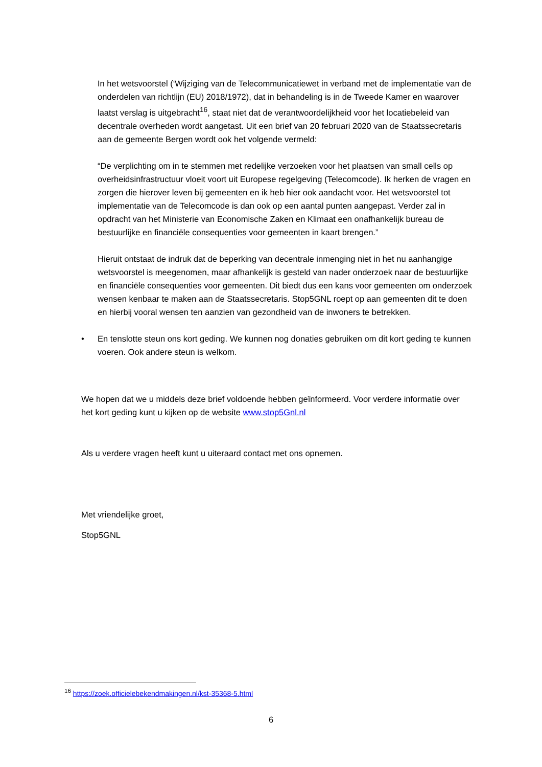In het wetsvoorstel (‘Wijziging van de Telecommunicatiewet in verband met de implementatie van de onderdelen van richtlijn (EU) 2018/1972), dat in behandeling is in de Tweede Kamer en waarover laatst verslag is uitgebracht<sup>16</sup>, staat niet dat de verantwoordelijkheid voor het locatiebeleid van decentrale overheden wordt aangetast. Uit een brief van 20 februari 2020 van de Staatssecretaris aan de gemeente Bergen wordt ook het volgende vermeld:
“De verplichting om in te stemmen met redelijke verzoeken voor het plaatsen van small cells op overheidsinfrastructuur vloeit voort uit Europese regelgeving (Telecomcode). Ik herken de vragen en zorgen die hierover leven bij gemeenten en ik heb hier ook aandacht voor. Het wetsvoorstel tot implementatie van de Telecomcode is dan ook op een aantal punten aangepast. Verder zal in opdracht van het Ministerie van Economische Zaken en Klimaat een onafhankelijk bureau de bestuurlijke en financiële consequenties voor gemeenten in kaart brengen.”
Hieruit ontstaat de indruk dat de beperking van decentrale inmenging niet in het nu aanhangige wetsvoorstel is meegenomen, maar afhankelijk is gesteld van nader onderzoek naar de bestuurlijke en financiële consequenties voor gemeenten. Dit biedt dus een kans voor gemeenten om onderzoek wensen kenbaar te maken aan de Staatssecretaris. Stop5GNL roept op aan gemeenten dit te doen en hierbij vooral wensen ten aanzien van gezondheid van de inwoners te betrekken.
• En tenslotte steun ons kort geding. We kunnen nog donaties gebruiken om dit kort geding te kunnen voeren. Ook andere steun is welkom.
We hopen dat we u middels deze brief voldoende hebben geïnformeerd. Voor verdere informatie over het kort geding kunt u kijken op de website www.stop5Gnl.nl
Als u verdere vragen heeft kunt u uiteraard contact met ons opnemen.
Met vriendelijke groet,
Stop5GNL
<sup>16</sup> https://zoek.officielebekendmakingen.nl/kst-35368-5.html
6